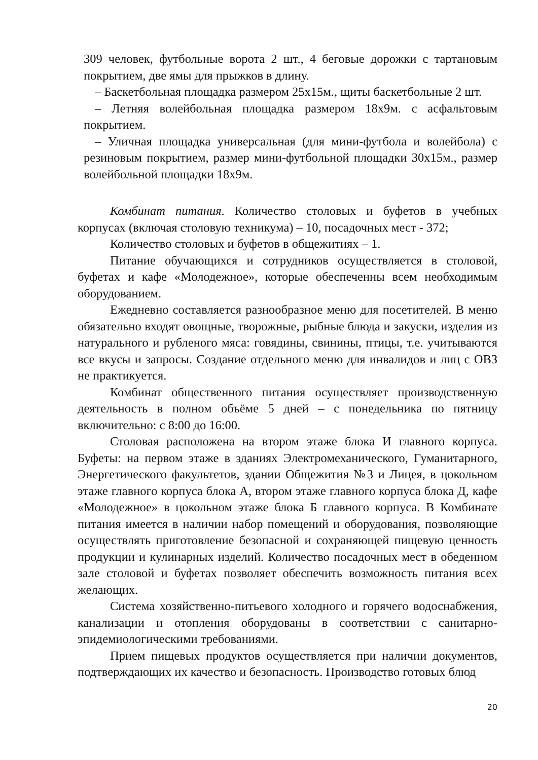309 человек, футбольные ворота 2 шт., 4 беговые дорожки с тартановым покрытием, две ямы для прыжков в длину.
– Баскетбольная площадка размером 25х15м., щиты баскетбольные 2 шт.
– Летняя волейбольная площадка размером 18х9м. с асфальтовым покрытием.
– Уличная площадка универсальная (для мини-футбола и волейбола) с резиновым покрытием, размер мини-футбольной площадки 30х15м., размер волейбольной площадки 18х9м.
Комбинат питания. Количество столовых и буфетов в учебных корпусах (включая столовую техникума) – 10, посадочных мест - 372;
Количество столовых и буфетов в общежитиях – 1.
Питание обучающихся и сотрудников осуществляется в столовой, буфетах и кафе «Молодежное», которые обеспеченны всем необходимым оборудованием.
Ежедневно составляется разнообразное меню для посетителей. В меню обязательно входят овощные, творожные, рыбные блюда и закуски, изделия из натурального и рубленого мяса: говядины, свинины, птицы, т.е. учитываются все вкусы и запросы. Создание отдельного меню для инвалидов и лиц с ОВЗ не практикуется.
Комбинат общественного питания осуществляет производственную деятельность в полном объёме 5 дней – с понедельника по пятницу включительно: с 8:00 до 16:00.
Столовая расположена на втором этаже блока И главного корпуса. Буфеты: на первом этаже в зданиях Электромеханического, Гуманитарного, Энергетического факультетов, здании Общежития №3 и Лицея, в цокольном этаже главного корпуса блока А, втором этаже главного корпуса блока Д, кафе «Молодежное» в цокольном этаже блока Б главного корпуса. В Комбинате питания имеется в наличии набор помещений и оборудования, позволяющие осуществлять приготовление безопасной и сохраняющей пищевую ценность продукции и кулинарных изделий. Количество посадочных мест в обеденном зале столовой и буфетах позволяет обеспечить возможность питания всех желающих.
Система хозяйственно-питьевого холодного и горячего водоснабжения, канализации и отопления оборудованы в соответствии с санитарно-эпидемиологическими требованиями.
Прием пищевых продуктов осуществляется при наличии документов, подтверждающих их качество и безопасность. Производство готовых блюд
20